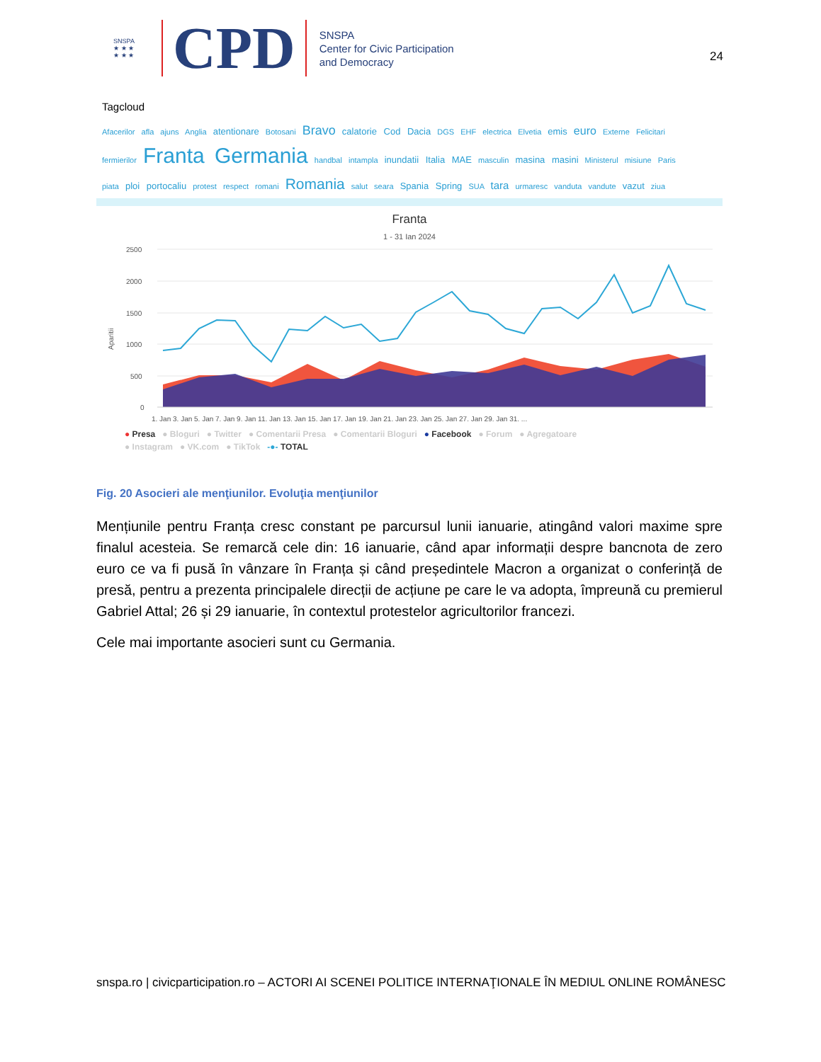SNSPA
★ ★ ★
★ ★ ★
CPD
SNSPA
Center for Civic Participation
and Democracy
24
Tagcloud
Afacerilor afla ajuns Anglia atentionare Botosani Bravo calatorie Cod Dacia DGS EHF electrica Elvetia emis euro Externe Felicitari
fermierilor Franta Germania handbal intampla inundatii Italia MAE masculin masina masini Ministerul misiune Paris
piata ploi portocaliu protest respect romani Romania salut seara Spania Spring SUA tara urmaresc vanduta vandute vazut ziua
Franta
1 - 31 Ian 2024
2500
2000
1500
1000
500
0
Aparitii
1. Jan 3. Jan 5. Jan 7. Jan 9. Jan 11. Jan 13. Jan 15. Jan 17. Jan 19. Jan 21. Jan 23. Jan 25. Jan 27. Jan 29. Jan 31. ...
● Presa ● Bloguri ● Twitter ● Comentarii Presa ● Comentarii Bloguri ● Facebook ● Forum ● Agregatoare
● Instagram ● VK.com ● TikTok -●- TOTAL
Fig. 20 Asocieri ale menţiunilor. Evoluţia menţiunilor
Mențiunile pentru Franța cresc constant pe parcursul lunii ianuarie, atingând valori maxime spre finalul acesteia. Se remarcă cele din: 16 ianuarie, când apar informații despre bancnota de zero euro ce va fi pusă în vânzare în Franța și când președintele Macron a organizat o conferință de presă, pentru a prezenta principalele direcții de acțiune pe care le va adopta, împreună cu premierul Gabriel Attal; 26 și 29 ianuarie, în contextul protestelor agricultorilor francezi.
Cele mai importante asocieri sunt cu Germania.
snspa.ro | civicparticipation.ro – ACTORI AI SCENEI POLITICE INTERNAŢIONALE ÎN MEDIUL ONLINE ROMÂNESC